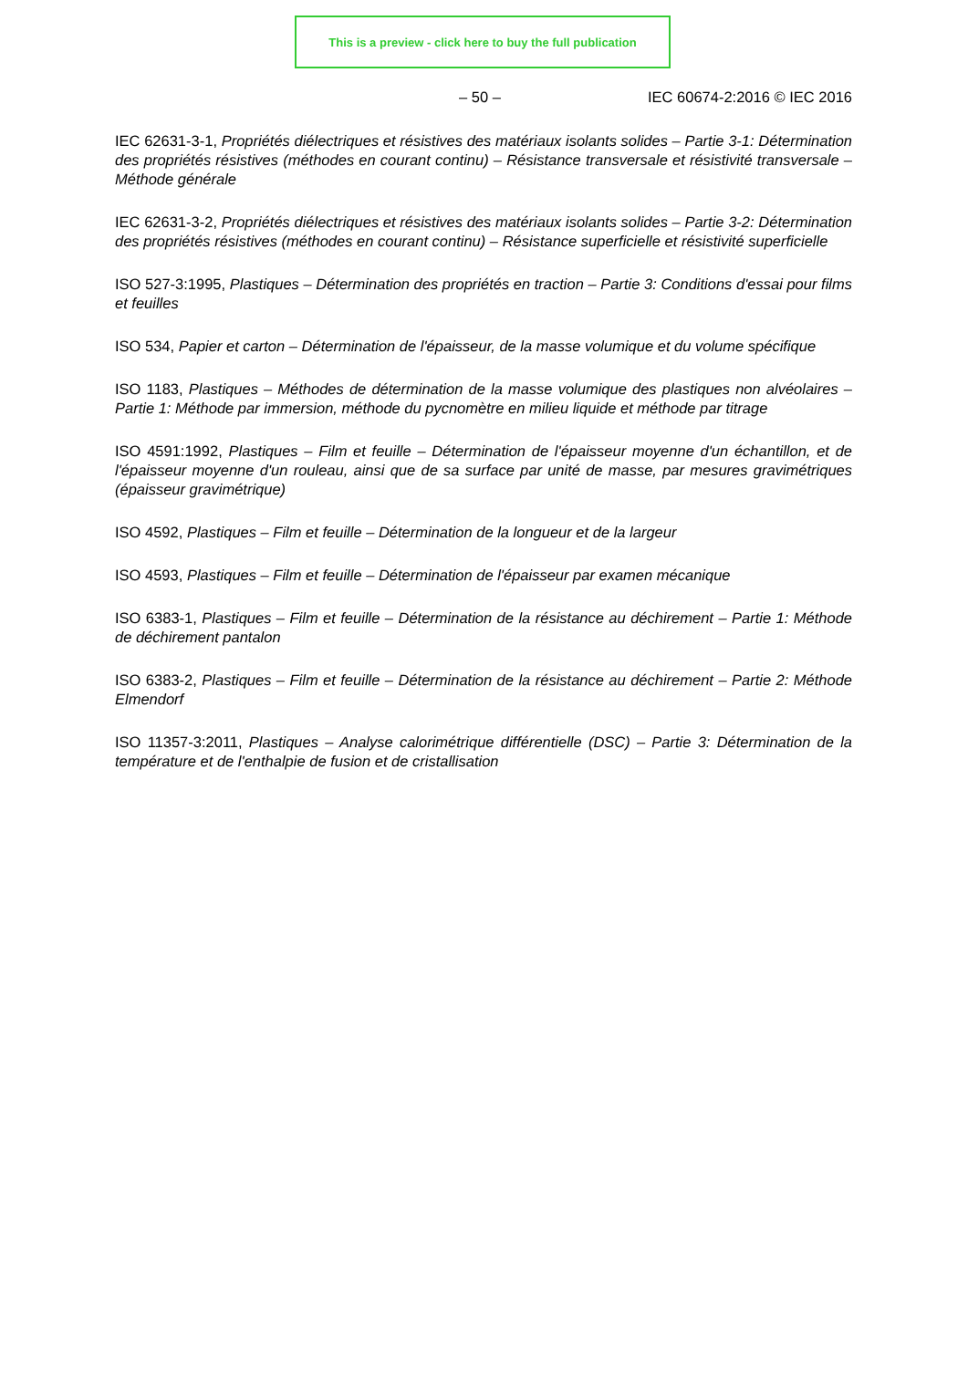This is a preview - click here to buy the full publication
– 50 – IEC 60674-2:2016 © IEC 2016
IEC 62631-3-1, Propriétés diélectriques et résistives des matériaux isolants solides – Partie 3-1: Détermination des propriétés résistives (méthodes en courant continu) – Résistance transversale et résistivité transversale – Méthode générale
IEC 62631-3-2, Propriétés diélectriques et résistives des matériaux isolants solides – Partie 3-2: Détermination des propriétés résistives (méthodes en courant continu) – Résistance superficielle et résistivité superficielle
ISO 527-3:1995, Plastiques – Détermination des propriétés en traction – Partie 3: Conditions d'essai pour films et feuilles
ISO 534, Papier et carton – Détermination de l'épaisseur, de la masse volumique et du volume spécifique
ISO 1183, Plastiques – Méthodes de détermination de la masse volumique des plastiques non alvéolaires – Partie 1: Méthode par immersion, méthode du pycnomètre en milieu liquide et méthode par titrage
ISO 4591:1992, Plastiques – Film et feuille – Détermination de l'épaisseur moyenne d'un échantillon, et de l'épaisseur moyenne d'un rouleau, ainsi que de sa surface par unité de masse, par mesures gravimétriques (épaisseur gravimétrique)
ISO 4592, Plastiques – Film et feuille – Détermination de la longueur et de la largeur
ISO 4593, Plastiques – Film et feuille – Détermination de l'épaisseur par examen mécanique
ISO 6383-1, Plastiques – Film et feuille – Détermination de la résistance au déchirement – Partie 1: Méthode de déchirement pantalon
ISO 6383-2, Plastiques – Film et feuille – Détermination de la résistance au déchirement – Partie 2: Méthode Elmendorf
ISO 11357-3:2011, Plastiques – Analyse calorimétrique différentielle (DSC) – Partie 3: Détermination de la température et de l'enthalpie de fusion et de cristallisation